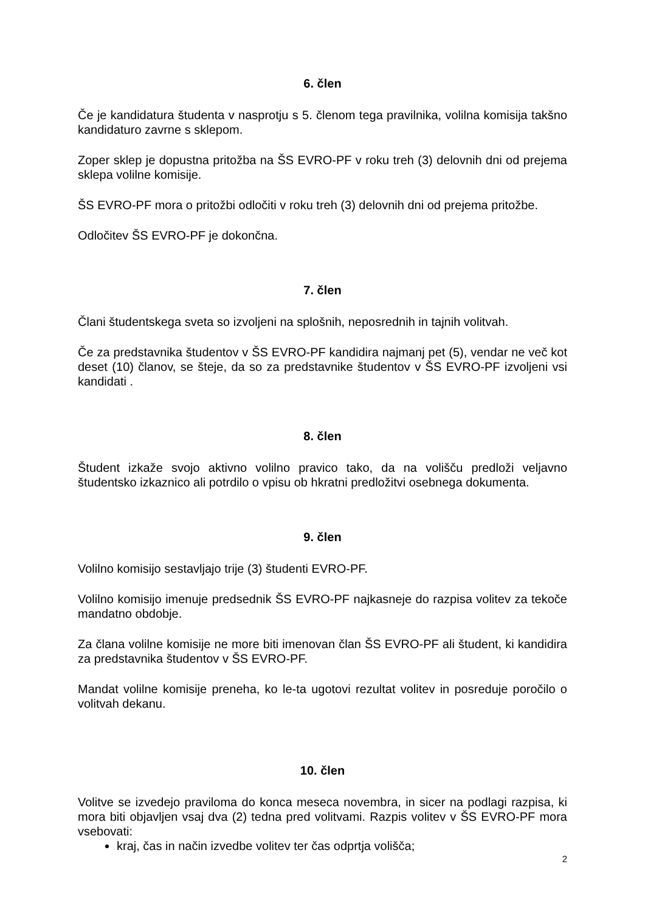6. člen
Če je kandidatura študenta v nasprotju s 5. členom tega pravilnika, volilna komisija takšno kandidaturo zavrne s sklepom.
Zoper sklep je dopustna pritožba na ŠS EVRO-PF v roku treh (3) delovnih dni od prejema sklepa volilne komisije.
ŠS EVRO-PF mora o pritožbi odločiti v roku treh (3) delovnih dni od prejema pritožbe.
Odločitev ŠS EVRO-PF je dokončna.
7. člen
Člani študentskega sveta so izvoljeni na splošnih, neposrednih in tajnih volitvah.
Če za predstavnika študentov v ŠS EVRO-PF kandidira najmanj pet (5), vendar ne več kot deset (10) članov, se šteje, da so za predstavnike študentov v ŠS EVRO-PF izvoljeni vsi kandidati .
8. člen
Študent izkaže svojo aktivno volilno pravico tako, da na volišču predloži veljavno študentsko izkaznico ali potrdilo o vpisu ob hkratni predložitvi osebnega dokumenta.
9. člen
Volilno komisijo sestavljajo trije (3) študenti EVRO-PF.
Volilno komisijo imenuje predsednik ŠS EVRO-PF najkasneje do razpisa volitev za tekoče mandatno obdobje.
Za člana volilne komisije ne more biti imenovan član ŠS EVRO-PF ali študent, ki kandidira za predstavnika študentov v ŠS EVRO-PF.
Mandat volilne komisije preneha, ko le-ta ugotovi rezultat volitev in posreduje poročilo o volitvah dekanu.
10. člen
Volitve se izvedejo praviloma do konca meseca novembra, in sicer na podlagi razpisa, ki mora biti objavljen vsaj dva (2) tedna pred volitvami. Razpis volitev v ŠS EVRO-PF mora vsebovati:
kraj, čas in način izvedbe volitev ter čas odprtja volišča;
2